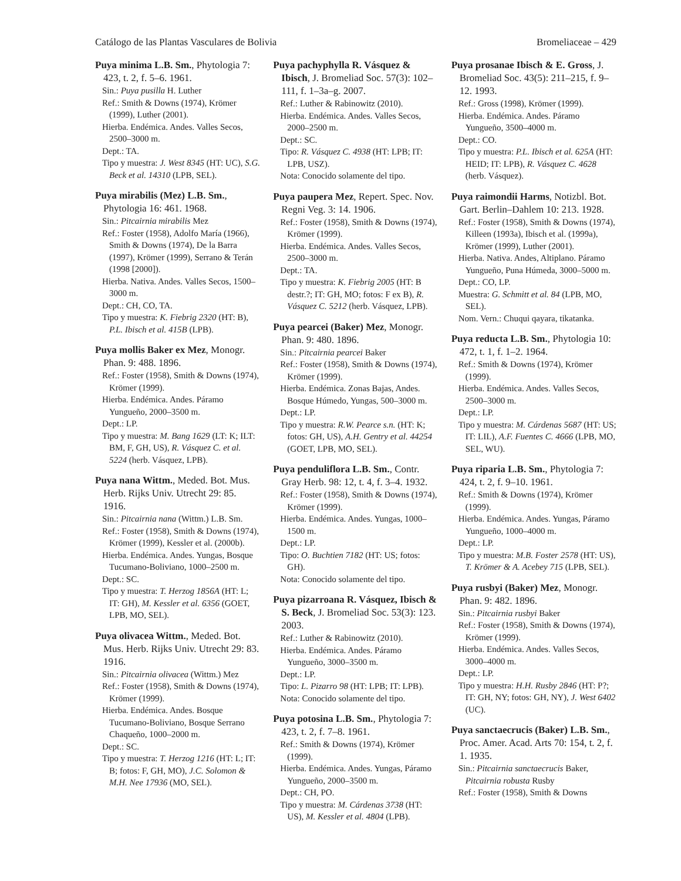Catálogo de las Plantas Vasculares de Bolivia Bromeliaceae – 429
Puya minima L.B. Sm., Phytologia 7: 423, t. 2, f. 5–6. 1961.
Sin.: Puya pusilla H. Luther
Ref.: Smith & Downs (1974), Krömer (1999), Luther (2001).
Hierba. Endémica. Andes. Valles Secos, 2500–3000 m.
Dept.: TA.
Tipo y muestra: J. West 8345 (HT: UC), S.G. Beck et al. 14310 (LPB, SEL).
Puya mirabilis (Mez) L.B. Sm., Phytologia 16: 461. 1968.
Sin.: Pitcairnia mirabilis Mez
Ref.: Foster (1958), Adolfo María (1966), Smith & Downs (1974), De la Barra (1997), Krömer (1999), Serrano & Terán (1998 [2000]).
Hierba. Nativa. Andes. Valles Secos, 1500–3000 m.
Dept.: CH, CO, TA.
Tipo y muestra: K. Fiebrig 2320 (HT: B), P.L. Ibisch et al. 415B (LPB).
Puya mollis Baker ex Mez, Monogr. Phan. 9: 488. 1896.
Ref.: Foster (1958), Smith & Downs (1974), Krömer (1999).
Hierba. Endémica. Andes. Páramo Yungueño, 2000–3500 m.
Dept.: LP.
Tipo y muestra: M. Bang 1629 (LT: K; ILT: BM, F, GH, US), R. Vásquez C. et al. 5224 (herb. Vásquez, LPB).
Puya nana Wittm., Meded. Bot. Mus. Herb. Rijks Univ. Utrecht 29: 85. 1916.
Sin.: Pitcairnia nana (Wittm.) L.B. Sm.
Ref.: Foster (1958), Smith & Downs (1974), Krömer (1999), Kessler et al. (2000b).
Hierba. Endémica. Andes. Yungas, Bosque Tucumano-Boliviano, 1000–2500 m.
Dept.: SC.
Tipo y muestra: T. Herzog 1856A (HT: L; IT: GH), M. Kessler et al. 6356 (GOET, LPB, MO, SEL).
Puya olivacea Wittm., Meded. Bot. Mus. Herb. Rijks Univ. Utrecht 29: 83. 1916.
Sin.: Pitcairnia olivacea (Wittm.) Mez
Ref.: Foster (1958), Smith & Downs (1974), Krömer (1999).
Hierba. Endémica. Andes. Bosque Tucumano-Boliviano, Bosque Serrano Chaqueño, 1000–2000 m.
Dept.: SC.
Tipo y muestra: T. Herzog 1216 (HT: L; IT: B; fotos: F, GH, MO), J.C. Solomon & M.H. Nee 17936 (MO, SEL).
Puya pachyphylla R. Vásquez & Ibisch, J. Bromeliad Soc. 57(3): 102–111, f. 1–3a–g. 2007.
Ref.: Luther & Rabinowitz (2010).
Hierba. Endémica. Andes. Valles Secos, 2000–2500 m.
Dept.: SC.
Tipo: R. Vásquez C. 4938 (HT: LPB; IT: LPB, USZ).
Nota: Conocido solamente del tipo.
Puya paupera Mez, Repert. Spec. Nov. Regni Veg. 3: 14. 1906.
Ref.: Foster (1958), Smith & Downs (1974), Krömer (1999).
Hierba. Endémica. Andes. Valles Secos, 2500–3000 m.
Dept.: TA.
Tipo y muestra: K. Fiebrig 2005 (HT: B destr.?; IT: GH, MO; fotos: F ex B), R. Vásquez C. 5212 (herb. Vásquez, LPB).
Puya pearcei (Baker) Mez, Monogr. Phan. 9: 480. 1896.
Sin.: Pitcairnia pearcei Baker
Ref.: Foster (1958), Smith & Downs (1974), Krömer (1999).
Hierba. Endémica. Zonas Bajas, Andes. Bosque Húmedo, Yungas, 500–3000 m.
Dept.: LP.
Tipo y muestra: R.W. Pearce s.n. (HT: K; fotos: GH, US), A.H. Gentry et al. 44254 (GOET, LPB, MO, SEL).
Puya penduliflora L.B. Sm., Contr. Gray Herb. 98: 12, t. 4, f. 3–4. 1932.
Ref.: Foster (1958), Smith & Downs (1974), Krömer (1999).
Hierba. Endémica. Andes. Yungas, 1000–1500 m.
Dept.: LP.
Tipo: O. Buchtien 7182 (HT: US; fotos: GH).
Nota: Conocido solamente del tipo.
Puya pizarroana R. Vásquez, Ibisch & S. Beck, J. Bromeliad Soc. 53(3): 123. 2003.
Ref.: Luther & Rabinowitz (2010).
Hierba. Endémica. Andes. Páramo Yungueño, 3000–3500 m.
Dept.: LP.
Tipo: L. Pizarro 98 (HT: LPB; IT: LPB).
Nota: Conocido solamente del tipo.
Puya potosina L.B. Sm., Phytologia 7: 423, t. 2, f. 7–8. 1961.
Ref.: Smith & Downs (1974), Krömer (1999).
Hierba. Endémica. Andes. Yungas, Páramo Yungueño, 2000–3500 m.
Dept.: CH, PO.
Tipo y muestra: M. Cárdenas 3738 (HT: US), M. Kessler et al. 4804 (LPB).
Puya prosanae Ibisch & E. Gross, J. Bromeliad Soc. 43(5): 211–215, f. 9–12. 1993.
Ref.: Gross (1998), Krömer (1999).
Hierba. Endémica. Andes. Páramo Yungueño, 3500–4000 m.
Dept.: CO.
Tipo y muestra: P.L. Ibisch et al. 625A (HT: HEID; IT: LPB), R. Vásquez C. 4628 (herb. Vásquez).
Puya raimondii Harms, Notizbl. Bot. Gart. Berlin–Dahlem 10: 213. 1928.
Ref.: Foster (1958), Smith & Downs (1974), Killeen (1993a), Ibisch et al. (1999a), Krömer (1999), Luther (2001).
Hierba. Nativa. Andes, Altiplano. Páramo Yungueño, Puna Húmeda, 3000–5000 m.
Dept.: CO, LP.
Muestra: G. Schmitt et al. 84 (LPB, MO, SEL).
Nom. Vern.: Chuqui qayara, tikatanka.
Puya reducta L.B. Sm., Phytologia 10: 472, t. 1, f. 1–2. 1964.
Ref.: Smith & Downs (1974), Krömer (1999).
Hierba. Endémica. Andes. Valles Secos, 2500–3000 m.
Dept.: LP.
Tipo y muestra: M. Cárdenas 5687 (HT: US; IT: LIL), A.F. Fuentes C. 4666 (LPB, MO, SEL, WU).
Puya riparia L.B. Sm., Phytologia 7: 424, t. 2, f. 9–10. 1961.
Ref.: Smith & Downs (1974), Krömer (1999).
Hierba. Endémica. Andes. Yungas, Páramo Yungueño, 1000–4000 m.
Dept.: LP.
Tipo y muestra: M.B. Foster 2578 (HT: US), T. Krömer & A. Acebey 715 (LPB, SEL).
Puya rusbyi (Baker) Mez, Monogr. Phan. 9: 482. 1896.
Sin.: Pitcairnia rusbyi Baker
Ref.: Foster (1958), Smith & Downs (1974), Krömer (1999).
Hierba. Endémica. Andes. Valles Secos, 3000–4000 m.
Dept.: LP.
Tipo y muestra: H.H. Rusby 2846 (HT: P?; IT: GH, NY; fotos: GH, NY), J. West 6402 (UC).
Puya sanctaecrucis (Baker) L.B. Sm., Proc. Amer. Acad. Arts 70: 154, t. 2, f. 1. 1935.
Sin.: Pitcairnia sanctaecrucis Baker, Pitcairnia robusta Rusby
Ref.: Foster (1958), Smith & Downs